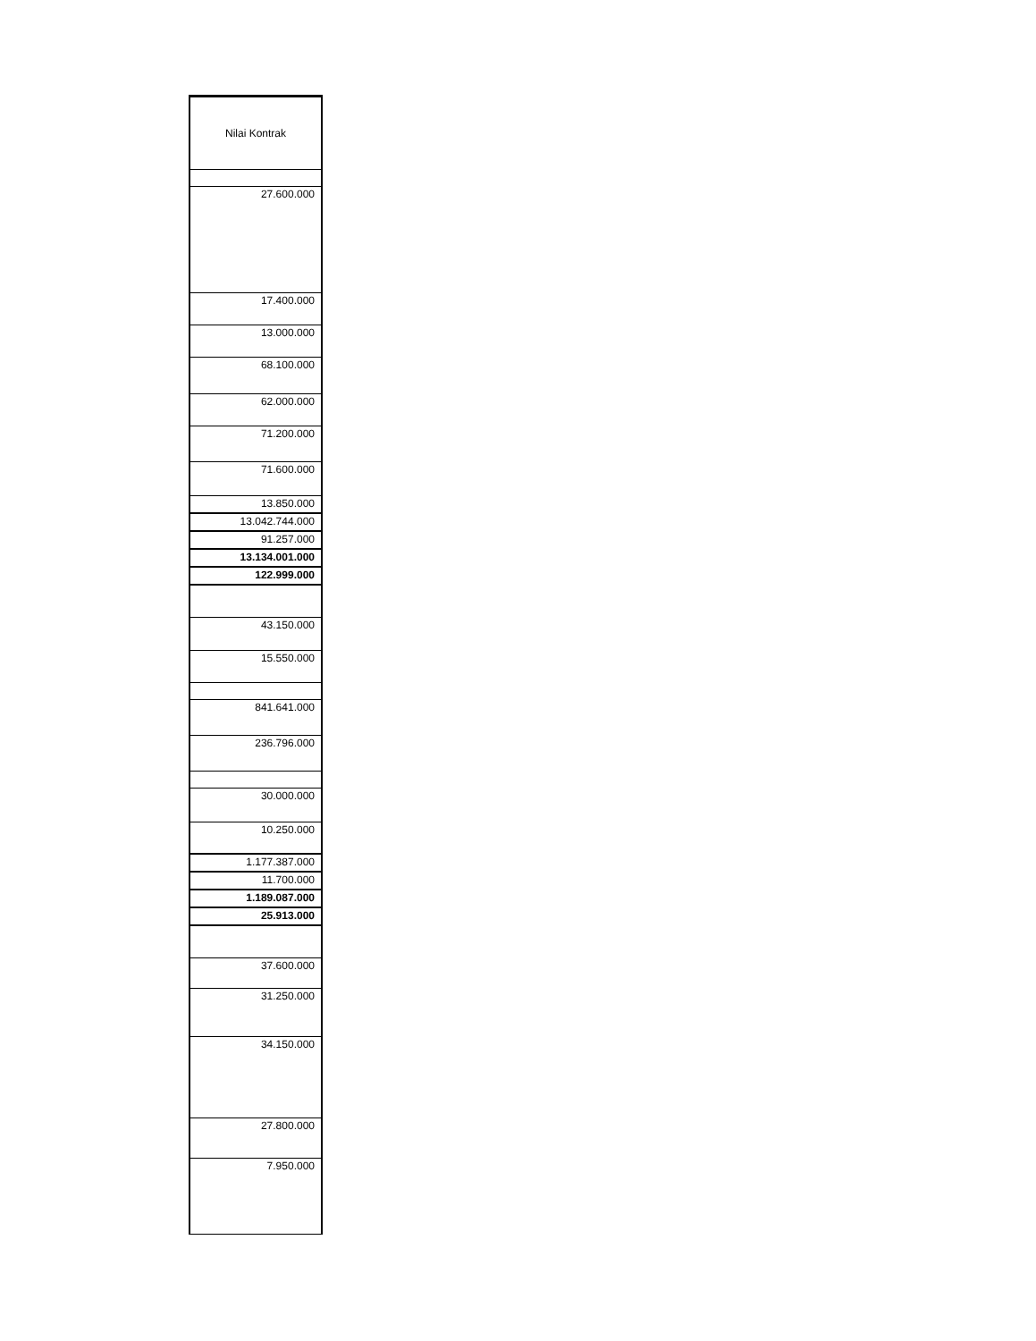| Nilai Kontrak |
| --- |
| 27.600.000 |
| 17.400.000 |
| 13.000.000 |
| 68.100.000 |
| 62.000.000 |
| 71.200.000 |
| 71.600.000 |
| 13.850.000 |
| 13.042.744.000 |
| 91.257.000 |
| 13.134.001.000 |
| 122.999.000 |
| 43.150.000 |
| 15.550.000 |
| 841.641.000 |
| 236.796.000 |
| 30.000.000 |
| 10.250.000 |
| 1.177.387.000 |
| 11.700.000 |
| 1.189.087.000 |
| 25.913.000 |
| 37.600.000 |
| 31.250.000 |
| 34.150.000 |
| 27.800.000 |
| 7.950.000 |